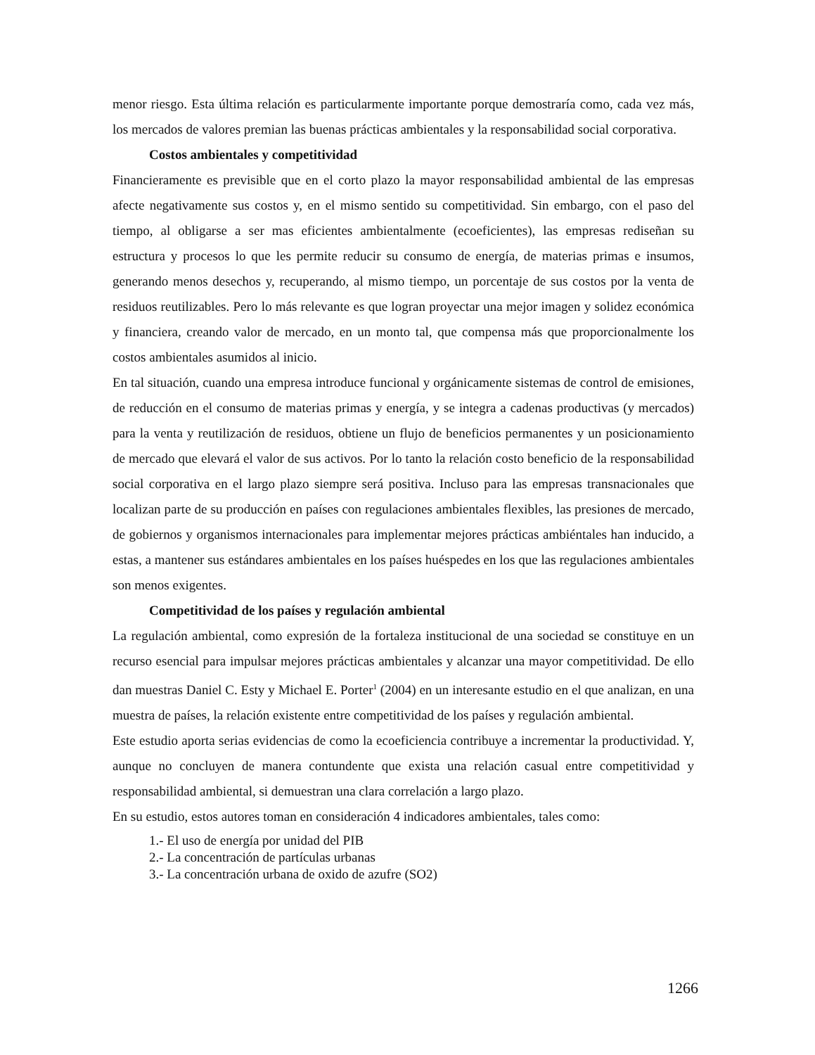menor riesgo. Esta última relación es particularmente importante porque demostraría como, cada vez más, los mercados de valores premian las buenas prácticas ambientales y la responsabilidad social corporativa.
Costos ambientales y competitividad
Financieramente es previsible que en el corto plazo la mayor responsabilidad ambiental de las empresas afecte negativamente sus costos y, en el mismo sentido su competitividad. Sin embargo, con el paso del tiempo, al obligarse a ser mas eficientes ambientalmente (ecoeficientes), las empresas rediseñan su estructura y procesos lo que les permite reducir su consumo de energía, de materias primas e insumos, generando menos desechos y, recuperando, al mismo tiempo, un porcentaje de sus costos por la venta de residuos reutilizables. Pero lo más relevante es que logran proyectar una mejor imagen y solidez económica y financiera, creando valor de mercado, en un monto tal, que compensa más que proporcionalmente los costos ambientales asumidos al inicio.
En tal situación, cuando una empresa introduce funcional y orgánicamente sistemas de control de emisiones, de reducción en el consumo de materias primas y energía, y se integra a cadenas productivas (y mercados) para la venta y reutilización de residuos, obtiene un flujo de beneficios permanentes y un posicionamiento de mercado que elevará el valor de sus activos. Por lo tanto la relación costo beneficio de la responsabilidad social corporativa en el largo plazo siempre será positiva. Incluso para las empresas transnacionales que localizan parte de su producción en países con regulaciones ambientales flexibles, las presiones de mercado, de gobiernos y organismos internacionales para implementar mejores prácticas ambiéntales han inducido, a estas, a mantener sus estándares ambientales en los países huéspedes en los que las regulaciones ambientales son menos exigentes.
Competitividad de los países y regulación ambiental
La regulación ambiental, como expresión de la fortaleza institucional de una sociedad se constituye en un recurso esencial para impulsar mejores prácticas ambientales y alcanzar una mayor competitividad. De ello dan muestras Daniel C. Esty y Michael E. Porter<sup>1</sup> (2004) en un interesante estudio en el que analizan, en una muestra de países, la relación existente entre competitividad de los países y regulación ambiental.
Este estudio aporta serias evidencias de como la ecoeficiencia contribuye a incrementar la productividad. Y, aunque no concluyen de manera contundente que exista una relación casual entre competitividad y responsabilidad ambiental, si demuestran una clara correlación a largo plazo.
En su estudio, estos autores toman en consideración 4 indicadores ambientales, tales como:
1.- El uso de energía por unidad del PIB
2.- La concentración de partículas urbanas
3.- La concentración urbana de oxido de azufre (SO2)
1266